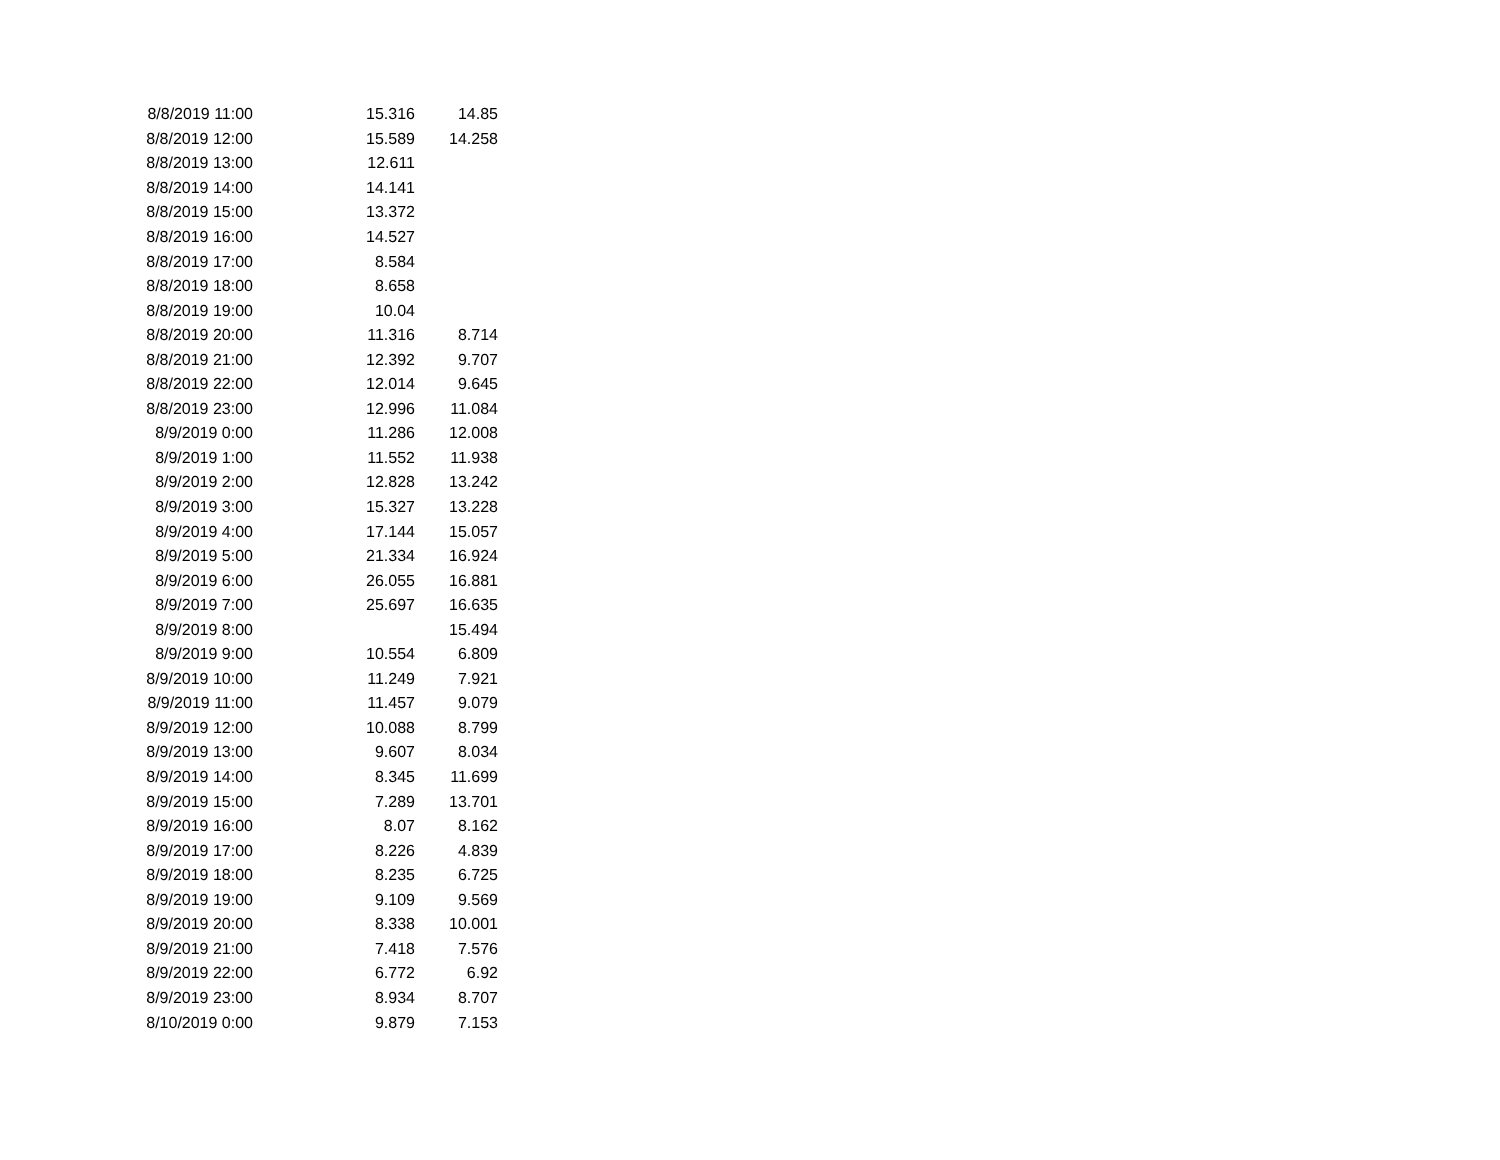| 8/8/2019 11:00 | 15.316 | 14.85 |
| 8/8/2019 12:00 | 15.589 | 14.258 |
| 8/8/2019 13:00 | 12.611 | |
| 8/8/2019 14:00 | 14.141 | |
| 8/8/2019 15:00 | 13.372 | |
| 8/8/2019 16:00 | 14.527 | |
| 8/8/2019 17:00 | 8.584 | |
| 8/8/2019 18:00 | 8.658 | |
| 8/8/2019 19:00 | 10.04 | |
| 8/8/2019 20:00 | 11.316 | 8.714 |
| 8/8/2019 21:00 | 12.392 | 9.707 |
| 8/8/2019 22:00 | 12.014 | 9.645 |
| 8/8/2019 23:00 | 12.996 | 11.084 |
| 8/9/2019 0:00 | 11.286 | 12.008 |
| 8/9/2019 1:00 | 11.552 | 11.938 |
| 8/9/2019 2:00 | 12.828 | 13.242 |
| 8/9/2019 3:00 | 15.327 | 13.228 |
| 8/9/2019 4:00 | 17.144 | 15.057 |
| 8/9/2019 5:00 | 21.334 | 16.924 |
| 8/9/2019 6:00 | 26.055 | 16.881 |
| 8/9/2019 7:00 | 25.697 | 16.635 |
| 8/9/2019 8:00 | | 15.494 |
| 8/9/2019 9:00 | 10.554 | 6.809 |
| 8/9/2019 10:00 | 11.249 | 7.921 |
| 8/9/2019 11:00 | 11.457 | 9.079 |
| 8/9/2019 12:00 | 10.088 | 8.799 |
| 8/9/2019 13:00 | 9.607 | 8.034 |
| 8/9/2019 14:00 | 8.345 | 11.699 |
| 8/9/2019 15:00 | 7.289 | 13.701 |
| 8/9/2019 16:00 | 8.07 | 8.162 |
| 8/9/2019 17:00 | 8.226 | 4.839 |
| 8/9/2019 18:00 | 8.235 | 6.725 |
| 8/9/2019 19:00 | 9.109 | 9.569 |
| 8/9/2019 20:00 | 8.338 | 10.001 |
| 8/9/2019 21:00 | 7.418 | 7.576 |
| 8/9/2019 22:00 | 6.772 | 6.92 |
| 8/9/2019 23:00 | 8.934 | 8.707 |
| 8/10/2019 0:00 | 9.879 | 7.153 |